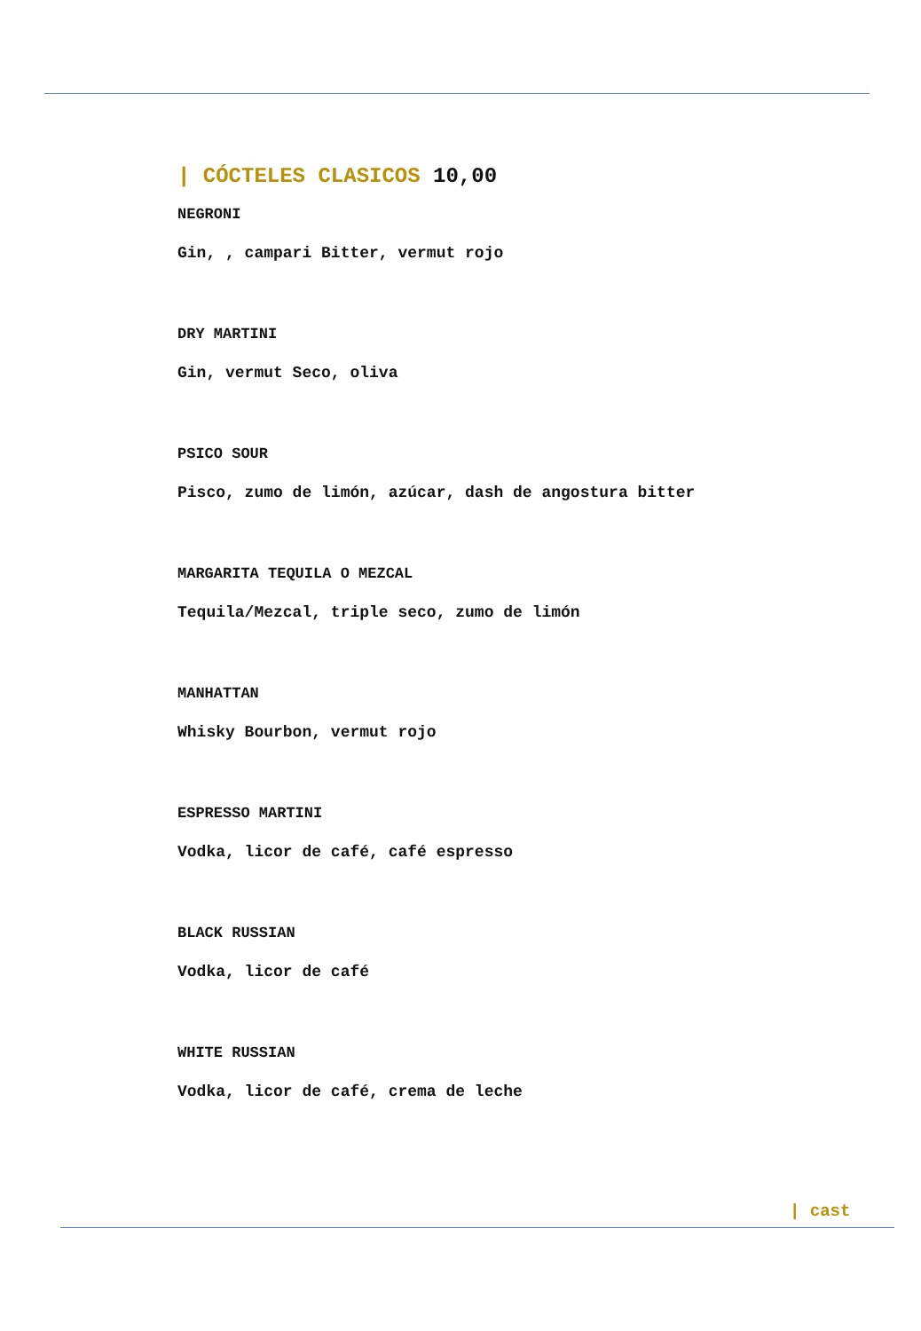| CÓCTELES CLASICOS 10,00
NEGRONI
Gin, , campari Bitter, vermut rojo
DRY MARTINI
Gin, vermut Seco, oliva
PSICO SOUR
Pisco, zumo de limón, azúcar, dash de angostura bitter
MARGARITA TEQUILA O MEZCAL
Tequila/Mezcal, triple seco, zumo de limón
MANHATTAN
Whisky Bourbon, vermut rojo
ESPRESSO MARTINI
Vodka, licor de café, café espresso
BLACK RUSSIAN
Vodka, licor de café
WHITE RUSSIAN
Vodka, licor de café, crema de leche
| cast